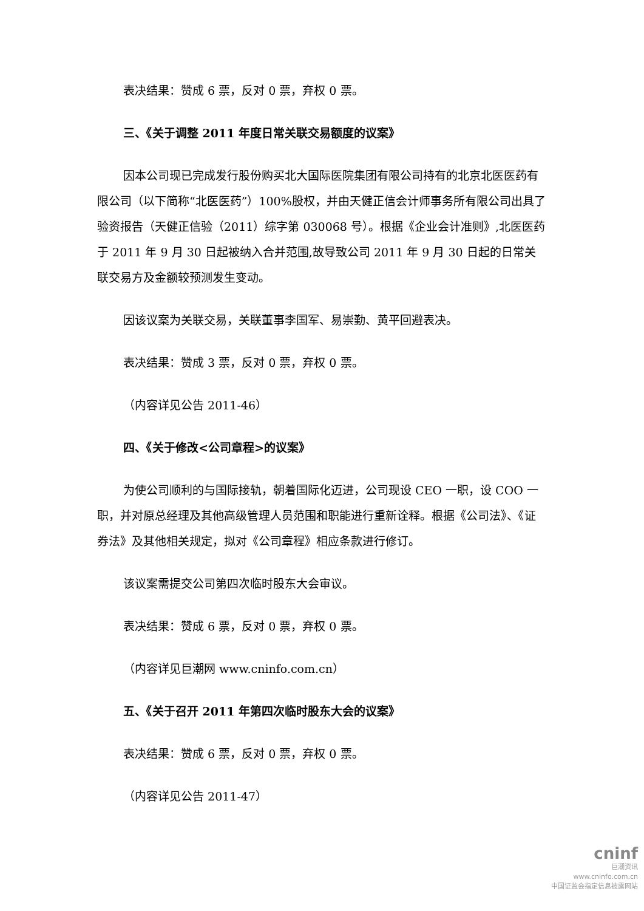表决结果：赞成 6 票，反对 0 票，弃权 0 票。
三、《关于调整 2011 年度日常关联交易额度的议案》
因本公司现已完成发行股份购买北大国际医院集团有限公司持有的北京北医医药有限公司（以下简称“北医医药”）100%股权，并由天健正信会计师事务所有限公司出具了验资报告（天健正信验（2011）综字第 030068 号）。根据《企业会计准则》,北医医药于 2011 年 9 月 30 日起被纳入合并范围,故导致公司 2011 年 9 月 30 日起的日常关联交易方及金额较预测发生变动。
因该议案为关联交易，关联董事李国军、易崇勤、黄平回避表决。
表决结果：赞成 3 票，反对 0 票，弃权 0 票。
（内容详见公告 2011-46）
四、《关于修改<公司章程>的议案》
为使公司顺利的与国际接轨，朝着国际化迈进，公司现设 CEO 一职，设 COO 一职，并对原总经理及其他高级管理人员范围和职能进行重新诠释。根据《公司法》、《证券法》及其他相关规定，拟对《公司章程》相应条款进行修订。
该议案需提交公司第四次临时股东大会审议。
表决结果：赞成 6 票，反对 0 票，弃权 0 票。
（内容详见巨潮网 www.cninfo.com.cn）
五、《关于召开 2011 年第四次临时股东大会的议案》
表决结果：赞成 6 票，反对 0 票，弃权 0 票。
（内容详见公告 2011-47）
cninf
巨潮资讯
www.cninfo.com.cn
中国证监会指定信息披露网站